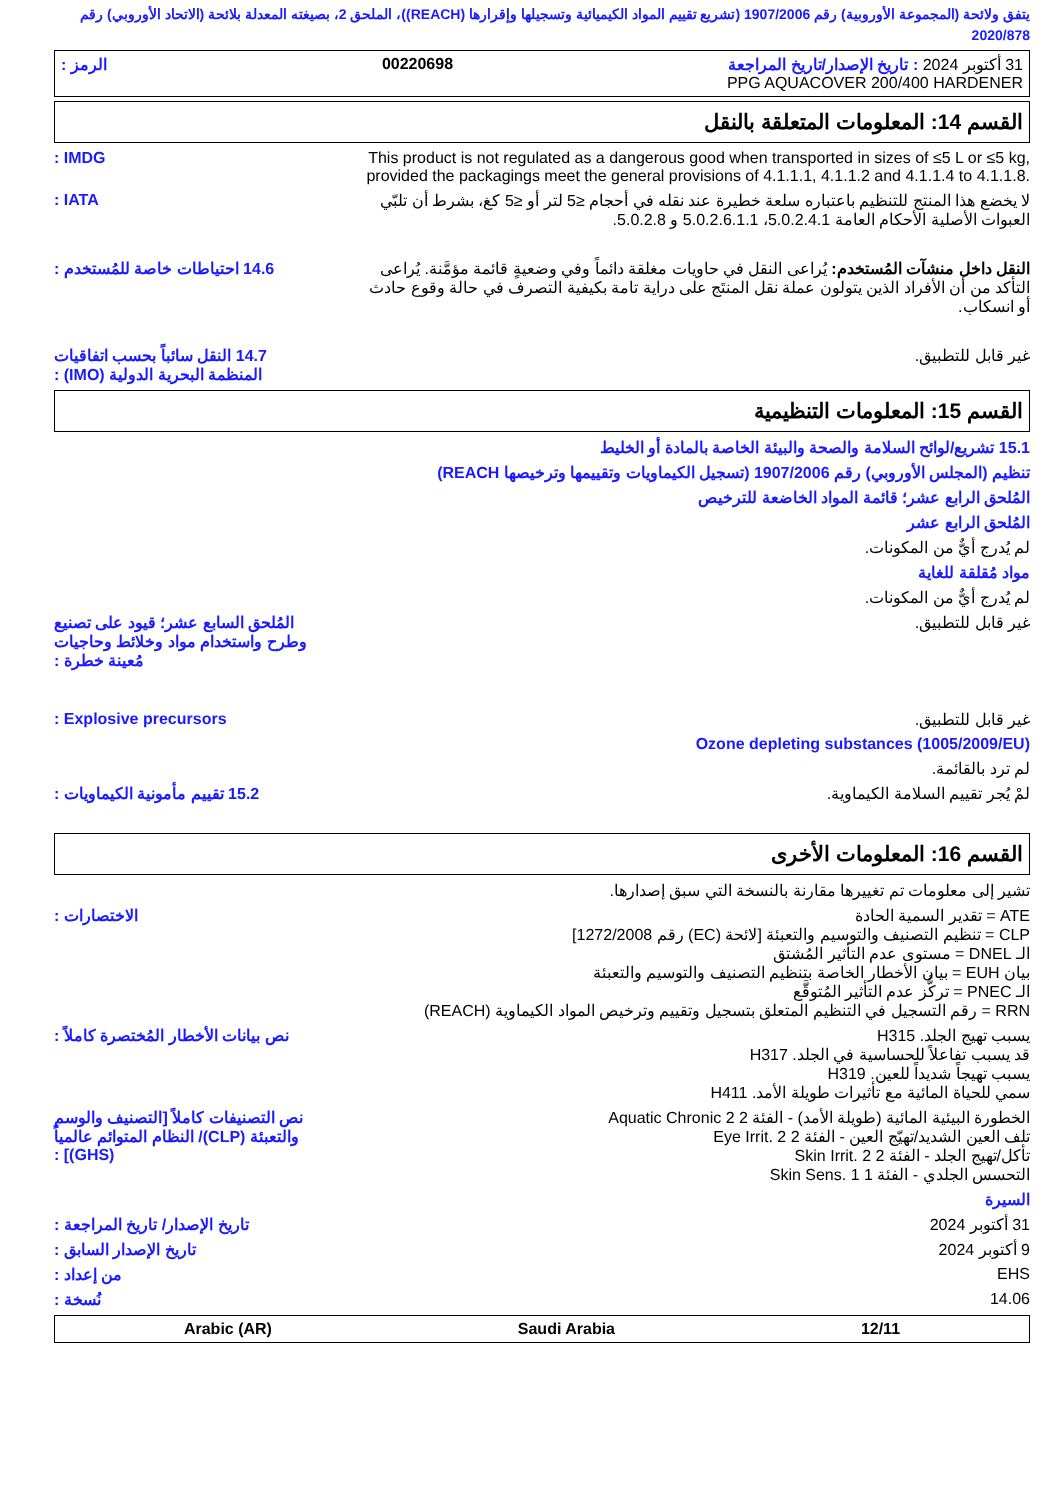يتفق ولائحة (المجموعة الأوروبية) رقم 1907/2006 (تشريع تقييم المواد الكيميائية وتسجيلها وإقرارها (REACH))، الملحق 2، بصيغته المعدلة بلائحة (الاتحاد الأوروبي) رقم 2020/878
31 أكتوبر 2024 : تاريخ الإصدار/تاريخ المراجعة 00220698 الرمز :
PPG AQUACOVER 200/400 HARDENER
القسم 14: المعلومات المتعلقة بالنقل
IMDG : This product is not regulated as a dangerous good when transported in sizes of ≤5 L or ≤5 kg, provided the packagings meet the general provisions of 4.1.1.1, 4.1.1.2 and 4.1.1.4 to 4.1.1.8.
IATA : لا يخضع هذا المنتج للتنظيم باعتباره سلعة خطيرة عند نقله في أحجام ≤5 لتر أو ≤5 كغ، بشرط أن تلبّي العبوات الأصلية الأحكام العامة 5.0.2.4.1، 5.0.2.6.1.1 و 5.0.2.8.
14.6 احتياطات خاصة للمُستخدم :
النقل داخل منشآت المُستخدم: يُراعى النقل في حاويات مغلقة دائماً وفي وضعيةٍ قائمة مؤمَّنة. يُراعى التأكد من أن الأفراد الذين يتولون عملة نقل المنتَج على دراية تامة بكيفية التصرف في حالة وقوع حادث أو انسكاب.
14.7 النقل سائباً بحسب اتفاقيات المنظمة البحرية الدولية (IMO) :
غير قابل للتطبيق.
القسم 15: المعلومات التنظيمية
15.1 تشريع/لوائح السلامة والصحة والبيئة الخاصة بالمادة أو الخليط
تنظيم (المجلس الأوروبي) رقم 1907/2006 (تسجيل الكيماويات وتقييمها وترخيصها REACH)
المُلحق الرابع عشر؛ قائمة المواد الخاضعة للترخيص
المُلحق الرابع عشر
لم يُدرج أيٌّ من المكونات.
مواد مُقلقة للغاية
لم يُدرج أيٌّ من المكونات.
المُلحق السابع عشر؛ قيود على تصنيع وطرح واستخدام مواد وخلائط وحاجيات مُعينة خطرة :
غير قابل للتطبيق.
Explosive precursors : غير قابل للتطبيق.
Ozone depleting substances (1005/2009/EU)
لم ترد بالقائمة.
15.2 تقييم مأمونية الكيماويات :
لمْ يُجر تقييم السلامة الكيماوية.
القسم 16: المعلومات الأخرى
تشير إلى معلومات تم تغييرها مقارنة بالنسخة التي سبق إصدارها.
الاختصارات : ATE = تقدير السمية الحادة
CLP = تنظيم التصنيف والتوسيم والتعبئة [لائحة (EC) رقم 1272/2008]
الـ DNEL = مستوى عدم التأثير المُشتق
بيان EUH = بيان الأخطار الخاصة بتنظيم التصنيف والتوسيم والتعبئة
الـ PNEC = تركُّز عدم التأثير المُتوقَّع
RRN = رقم التسجيل في التنظيم المتعلق بتسجيل وتقييم وترخيص المواد الكيماوية (REACH)
نص بيانات الأخطار المُختصرة كاملاً :
يسبب تهيج الجلد. H315
قد يسبب تفاعلاً للحساسية في الجلد. H317
يسبب تهيجاً شديداً للعين. H319
سمي للحياة المائية مع تأثيرات طويلة الأمد. H411
نص التصنيفات كاملاً [التصنيف والوسم والتعبئة (CLP)/ النظام المتوائم عالمياً (GHS)] :
الخطورة البيئية المائية (طويلة الأمد) - الفئة 2 Aquatic Chronic 2
تلف العين الشديد/تهيّج العين - الفئة 2 Eye Irrit. 2
تأكل/تهيج الجلد - الفئة 2 Skin Irrit. 2
التحسس الجلدي - الفئة 1 Skin Sens. 1
السيرة
تاريخ الإصدار/ تاريخ المراجعة :
31 أكتوبر 2024
تاريخ الإصدار السابق : 9 أكتوبر 2024
من إعداد : EHS
نُسخة : 14.06
Arabic (AR) Saudi Arabia 12/11